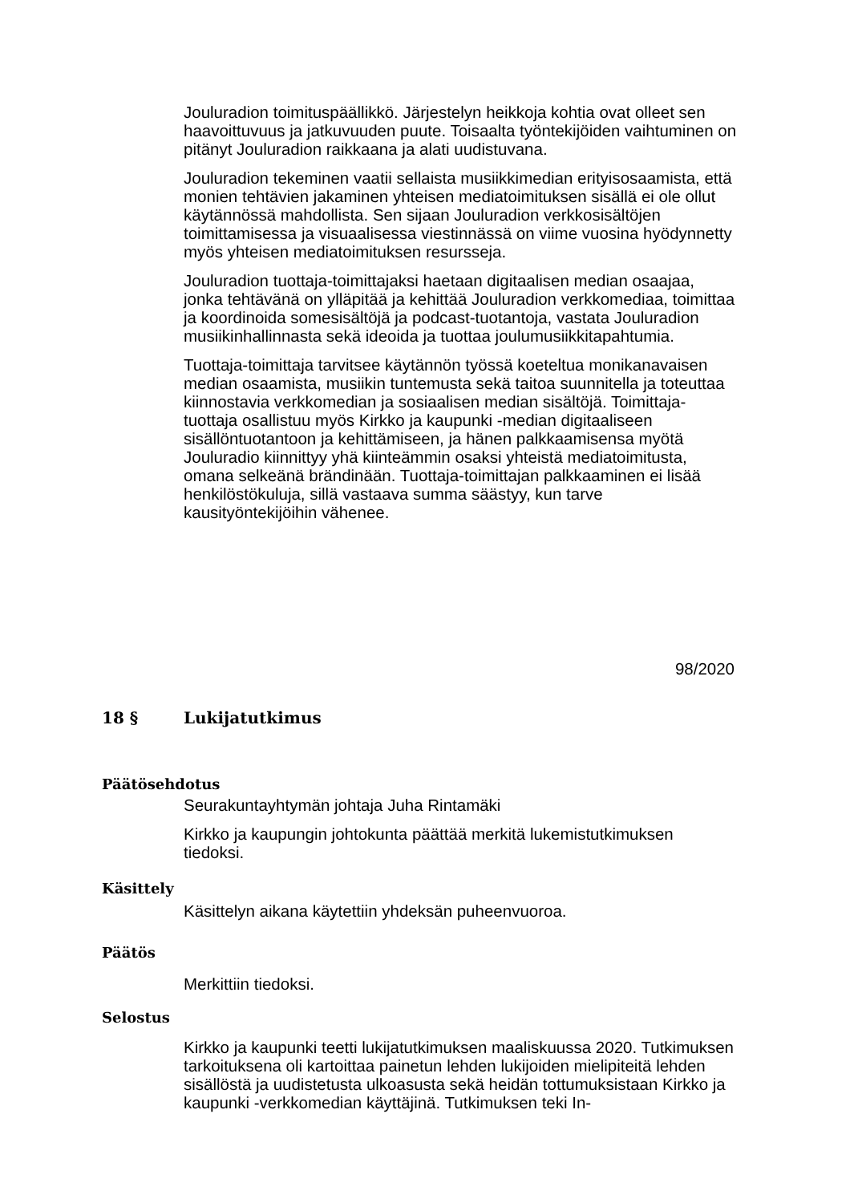Jouluradion toimituspäällikkö. Järjestelyn heikkoja kohtia ovat olleet sen haavoittuvuus ja jatkuvuuden puute. Toisaalta työntekijöiden vaihtuminen on pitänyt Jouluradion raikkaana ja alati uudistuvana.
Jouluradion tekeminen vaatii sellaista musiikkimedian erityisosaamista, että monien tehtävien jakaminen yhteisen mediatoimituksen sisällä ei ole ollut käytännössä mahdollista. Sen sijaan Jouluradion verkkosisältöjen toimittamisessa ja visuaalisessa viestinnässä on viime vuosina hyödynnetty myös yhteisen mediatoimituksen resursseja.
Jouluradion tuottaja-toimittajaksi haetaan digitaalisen median osaajaa, jonka tehtävänä on ylläpitää ja kehittää Jouluradion verkkomediaa, toimittaa ja koordinoida somesisältöjä ja podcast-tuotantoja, vastata Jouluradion musiikinhallinnasta sekä ideoida ja tuottaa joulumusiikkitapahtumia.
Tuottaja-toimittaja tarvitsee käytännön työssä koeteltua monikanavaisen median osaamista, musiikin tuntemusta sekä taitoa suunnitella ja toteuttaa kiinnostavia verkkomedian ja sosiaalisen median sisältöjä. Toimittaja-tuottaja osallistuu myös Kirkko ja kaupunki -median digitaaliseen sisällöntuotantoon ja kehittämiseen, ja hänen palkkaamisensa myötä Jouluradio kiinnittyy yhä kiinteämmin osaksi yhteistä mediatoimitusta, omana selkeänä brändinään. Tuottaja-toimittajan palkkaaminen ei lisää henkilöstökuluja, sillä vastaava summa säästyy, kun tarve kausityöntekijöihin vähenee.
98/2020
18 § Lukijatutkimus
Päätösehdotus
Seurakuntayhtymän johtaja Juha Rintamäki
Kirkko ja kaupungin johtokunta päättää merkitä lukemistutkimuksen tiedoksi.
Käsittely
Käsittelyn aikana käytettiin yhdeksän puheenvuoroa.
Päätös
Merkittiin tiedoksi.
Selostus
Kirkko ja kaupunki teetti lukijatutkimuksen maaliskuussa 2020. Tutkimuksen tarkoituksena oli kartoittaa painetun lehden lukijoiden mielipiteitä lehden sisällöstä ja uudistetusta ulkoasusta sekä heidän tottumuksistaan Kirkko ja kaupunki -verkkomedian käyttäjinä. Tutkimuksen teki In-